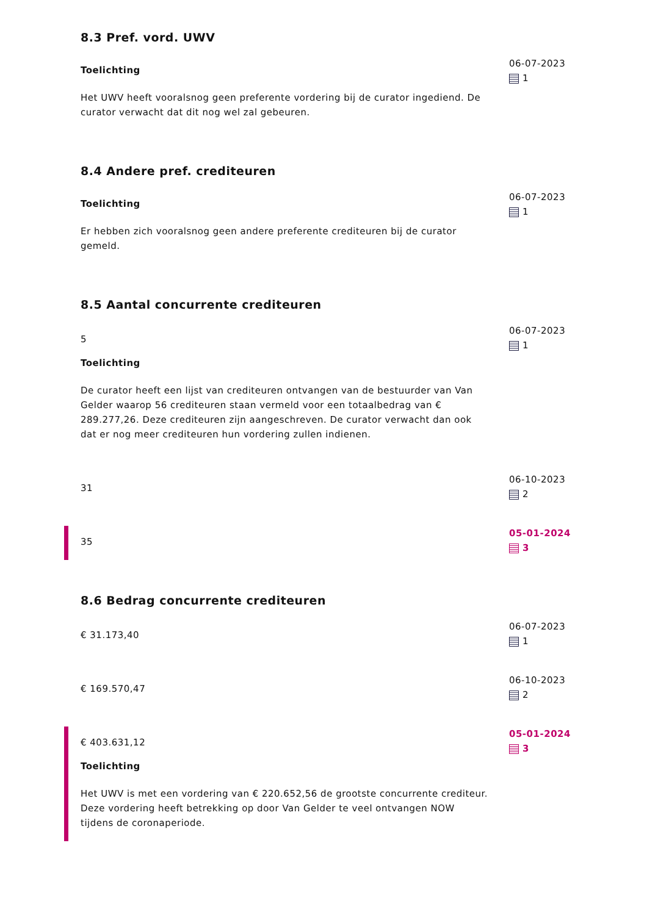8.3 Pref. vord. UWV
Toelichting
Het UWV heeft vooralsnog geen preferente vordering bij de curator ingediend. De curator verwacht dat dit nog wel zal gebeuren.
06-07-2023
1
8.4 Andere pref. crediteuren
Toelichting
Er hebben zich vooralsnog geen andere preferente crediteuren bij de curator gemeld.
06-07-2023
1
8.5 Aantal concurrente crediteuren
5
Toelichting
De curator heeft een lijst van crediteuren ontvangen van de bestuurder van Van Gelder waarop 56 crediteuren staan vermeld voor een totaalbedrag van € 289.277,26. Deze crediteuren zijn aangeschreven. De curator verwacht dan ook dat er nog meer crediteuren hun vordering zullen indienen.
06-07-2023
1
31
06-10-2023
2
35
05-01-2024
3
8.6 Bedrag concurrente crediteuren
€ 31.173,40
06-07-2023
1
€ 169.570,47
06-10-2023
2
€ 403.631,12
Toelichting
Het UWV is met een vordering van € 220.652,56 de grootste concurrente crediteur. Deze vordering heeft betrekking op door Van Gelder te veel ontvangen NOW tijdens de coronaperiode.
05-01-2024
3